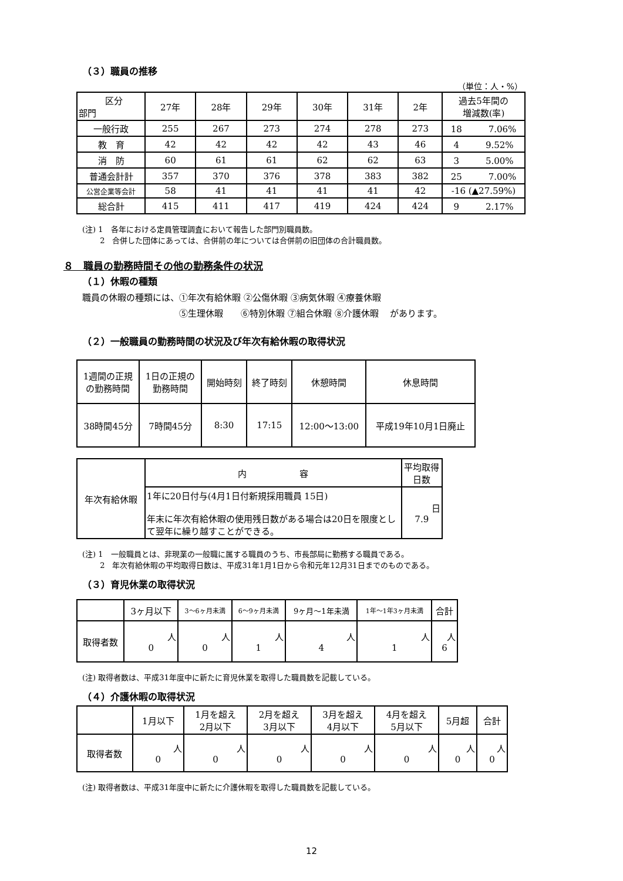（３）職員の推移
（単位：人・%）
| 区分 部門 | 27年 | 28年 | 29年 | 30年 | 31年 | 2年 | 過去5年間の 増減数(率) |
| --- | --- | --- | --- | --- | --- | --- | --- |
| 一般行政 | 255 | 267 | 273 | 274 | 278 | 273 | 18 7.06% |
| 教 育 | 42 | 42 | 42 | 42 | 43 | 46 | 4 9.52% |
| 消 防 | 60 | 61 | 61 | 62 | 62 | 63 | 3 5.00% |
| 普通会計計 | 357 | 370 | 376 | 378 | 383 | 382 | 25 7.00% |
| 公営企業等会計 | 58 | 41 | 41 | 41 | 41 | 42 | -16 (▲27.59%) |
| 総合計 | 415 | 411 | 417 | 419 | 424 | 424 | 9 2.17% |
(注) 1　各年における定員管理調査において報告した部門別職員数。
　　 2　合併した団体にあっては、合併前の年については合併前の旧団体の合計職員数。
８　職員の勤務時間その他の勤務条件の状況
（１）休暇の種類
職員の休暇の種類には、①年次有給休暇 ②公傷休暇 ③病気休暇 ④療養休暇
　　　　　　　　　　　⑤生理休暇　　⑥特別休暇 ⑦組合休暇 ⑧介護休暇　 があります。
（２）一般職員の勤務時間の状況及び年次有給休暇の取得状況
| 1週間の正規 の勤務時間 | 1日の正規の 勤務時間 | 開始時刻 | 終了時刻 | 休憩時間 | 休息時間 |
| 38時間45分 | 7時間45分 | 8:30 | 17:15 | 12:00～13:00 | 平成19年10月1日廃止 |
| 年次有給休暇 | 内 容 | 平均取得日数 |
| | 1年に20日付与(4月1日付新規採用職員 15日) 年末に年次有給休暇の使用残日数がある場合は20日を限度として翌年に繰り越すことができる。 | 日 7.9 |
(注) 1　一般職員とは、非現業の一般職に属する職員のうち、市長部局に勤務する職員である。
　　 2　年次有給休暇の平均取得日数は、平成31年1月1日から令和元年12月31日までのものである。
（３）育児休業の取得状況
| | 3ヶ月以下 | 3～6ヶ月未満 | 6～9ヶ月未満 | 9ヶ月～1年未満 | 1年～1年3ヶ月未満 | 合計 |
| 取得者数 | 人 0 | 人 0 | 人 1 | 人 4 | 人 1 | 人 6 |
(注) 取得者数は、平成31年度中に新たに育児休業を取得した職員数を記載している。
（４）介護休暇の取得状況
| | 1月以下 | 1月を超え 2月以下 | 2月を超え 3月以下 | 3月を超え 4月以下 | 4月を超え 5月以下 | 5月超 | 合計 |
| 取得者数 | 人 0 | 人 0 | 人 0 | 人 0 | 人 0 | 人 0 | 人 0 |
(注) 取得者数は、平成31年度中に新たに介護休暇を取得した職員数を記載している。
12